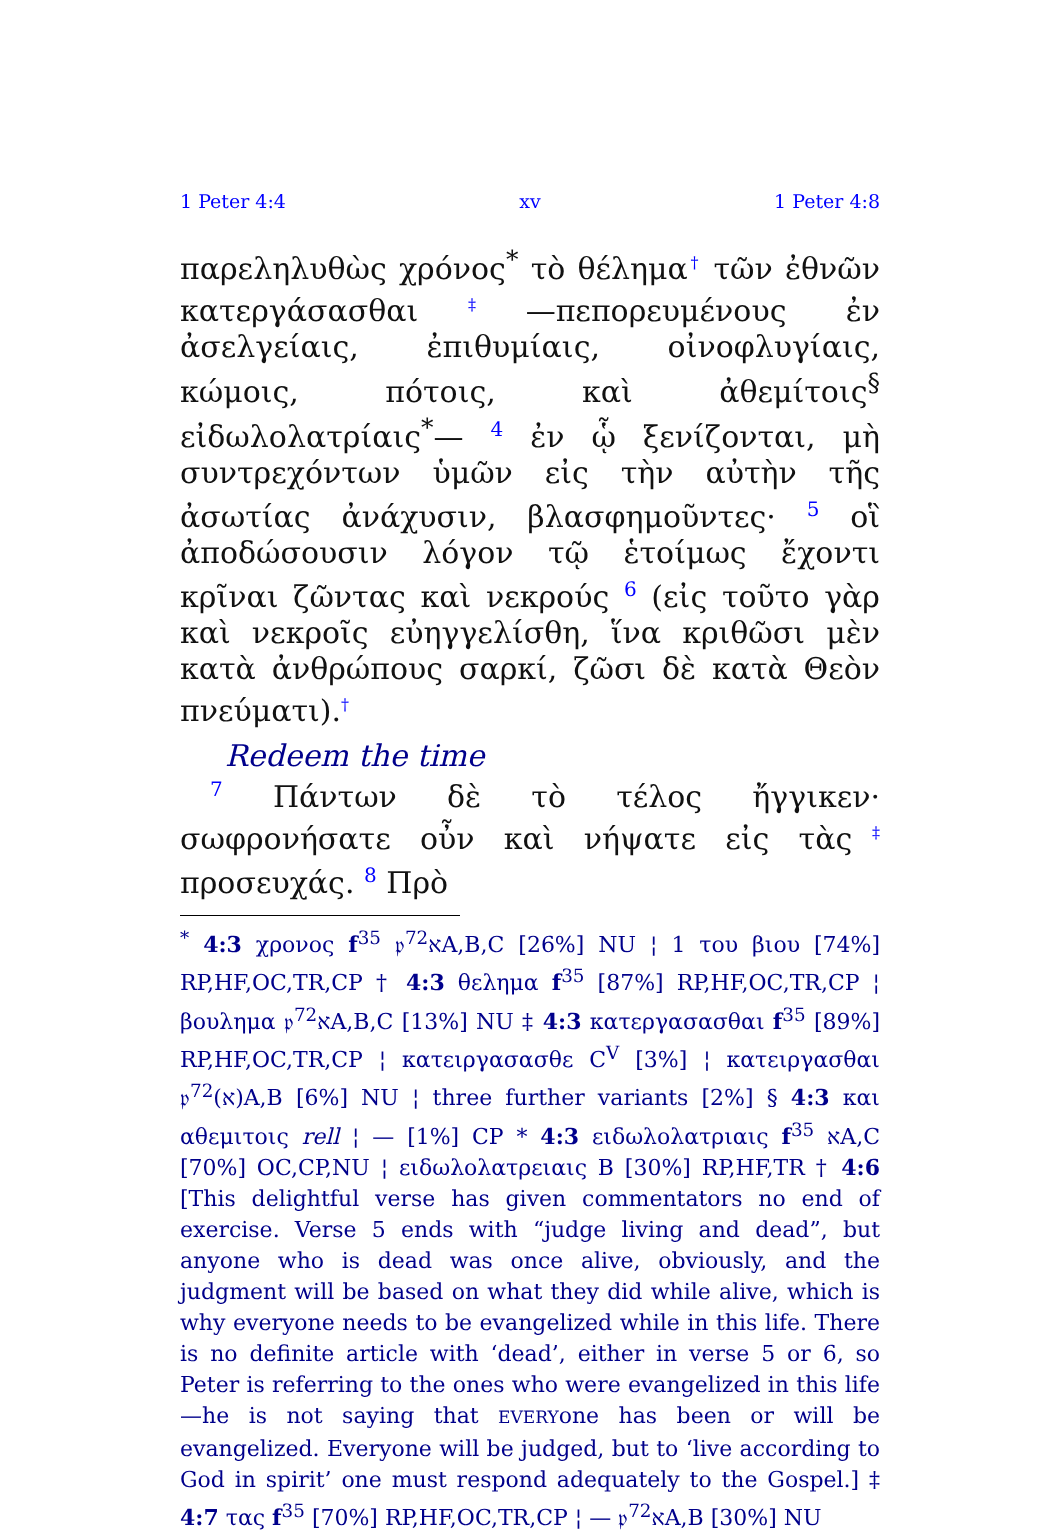1 Peter 4:4 xv 1 Peter 4:8
παρεληλυθὼς χρόνος<sup>*</sup> τὸ θέλημα† τῶν ἐθνῶν κατεργάσασθαι‡—πεπορευμένους ἐν ἀσελγείαις, ἐπιθυμίαις, οἰνοφλυγίαις, κώμοις, πότοις, καὶ ἀθεμίτοις<sup>§</sup> εἰδωλολατρίαις<sup>*</sup>— 4 ἐν ᾧ ξενίζονται, μὴ συντρεχόντων ὑμῶν εἰς τὴν αὐτὴν τῆς ἀσωτίας ἀνάχυσιν, βλασφημοῦντες· 5 οἳ ἀποδώσουσιν λόγον τῷ ἑτοίμως ἔχοντι κρῖναι ζῶντας καὶ νεκρούς 6 (εἰς τοῦτο γὰρ καὶ νεκροῖς εὐηγγελίσθη, ἵνα κριθῶσι μὲν κατὰ ἀνθρώπους σαρκί, ζῶσι δὲ κατὰ Θεὸν πνεύματι).†
Redeem the time
7 Πάντων δὲ τὸ τέλος ἤγγικεν· σωφρονήσατε οὖν καὶ νήψατε εἰς τὰς‡ προσευχάς. 8 Πρὸ
<sup>*</sup> 4:3 χρονος f<sup>35</sup> 𝔭<sup>72</sup>אA,B,C [26%] NU ¦ 1 του βιου [74%] RP,HF,OC,TR,CP † 4:3 θελημα f<sup>35</sup> [87%] RP,HF,OC,TR,CP ¦ βουλημα 𝔭<sup>72</sup>אA,B,C [13%] NU ‡ 4:3 κατεργασασθαι f<sup>35</sup> [89%] RP,HF,OC,TR,CP ¦ κατειργασασθε C<sup>V</sup> [3%] ¦ κατειργασθαι 𝔭<sup>72</sup>(א)A,B [6%] NU ¦ three further variants [2%] § 4:3 και αθεμιτοις rell ¦ — [1%] CP * 4:3 ειδωλολατριαις f<sup>35</sup> אA,C [70%] OC,CP,NU ¦ ειδωλολατρειαις B [30%] RP,HF,TR † 4:6 [This delightful verse has given commentators no end of exercise. Verse 5 ends with “judge living and dead”, but anyone who is dead was once alive, obviously, and the judgment will be based on what they did while alive, which is why everyone needs to be evangelized while in this life. There is no definite article with ‘dead’, either in verse 5 or 6, so Peter is referring to the ones who were evangelized in this life—he is not saying that EVERYone has been or will be evangelized. Everyone will be judged, but to ‘live according to God in spirit’ one must respond adequately to the Gospel.] ‡ 4:7 τας f<sup>35</sup> [70%] RP,HF,OC,TR,CP ¦ — 𝔭<sup>72</sup>אA,B [30%] NU